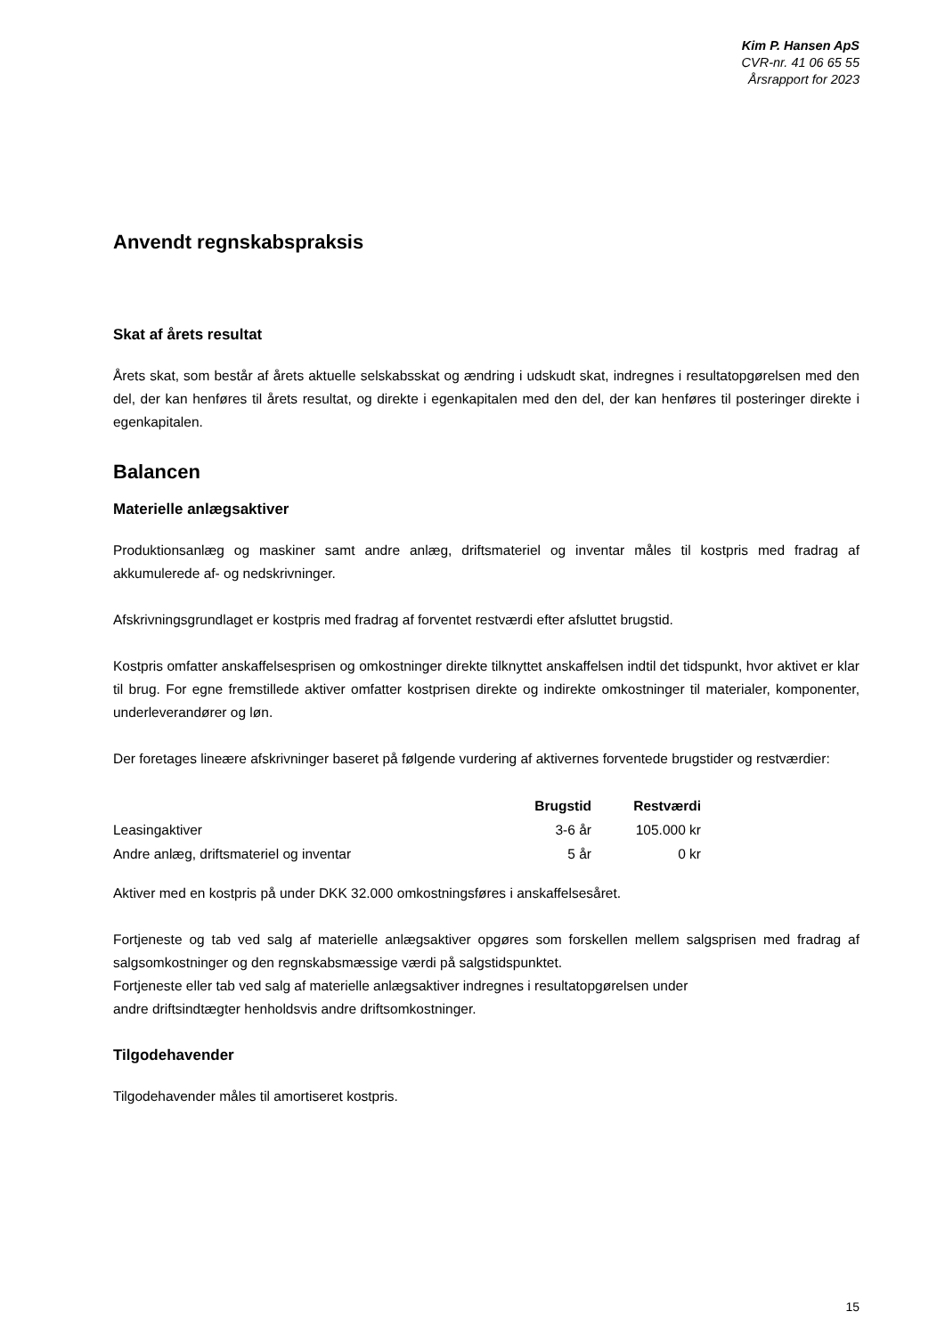Kim P. Hansen ApS
CVR-nr. 41 06 65 55
Årsrapport for 2023
Anvendt regnskabspraksis
Skat af årets resultat
Årets skat, som består af årets aktuelle selskabsskat og ændring i udskudt skat, indregnes i resultatopgørelsen med den del, der kan henføres til årets resultat, og direkte i egenkapitalen med den del, der kan henføres til posteringer direkte i egenkapitalen.
Balancen
Materielle anlægsaktiver
Produktionsanlæg og maskiner samt andre anlæg, driftsmateriel og inventar måles til kostpris med fradrag af akkumulerede af- og nedskrivninger.
Afskrivningsgrundlaget er kostpris med fradrag af forventet restværdi efter afsluttet brugstid.
Kostpris omfatter anskaffelsesprisen og omkostninger direkte tilknyttet anskaffelsen indtil det tidspunkt, hvor aktivet er klar til brug. For egne fremstillede aktiver omfatter kostprisen direkte og indirekte omkostninger til materialer, komponenter, underleverandører og løn.
Der foretages lineære afskrivninger baseret på følgende vurdering af aktivernes forventede brugstider og restværdier:
| | Brugstid | Restværdi |
| --- | --- | --- |
| Leasingaktiver | 3-6 år | 105.000 kr |
| Andre anlæg, driftsmateriel og inventar | 5 år | 0 kr |
Aktiver med en kostpris på under DKK 32.000 omkostningsføres i anskaffelsesåret.
Fortjeneste og tab ved salg af materielle anlægsaktiver opgøres som forskellen mellem salgsprisen med fradrag af salgsomkostninger og den regnskabsmæssige værdi på salgstidspunktet.
Fortjeneste eller tab ved salg af materielle anlægsaktiver indregnes i resultatopgørelsen under
andre driftsindtægter henholdsvis andre driftsomkostninger.
Tilgodehavender
Tilgodehavender måles til amortiseret kostpris.
15